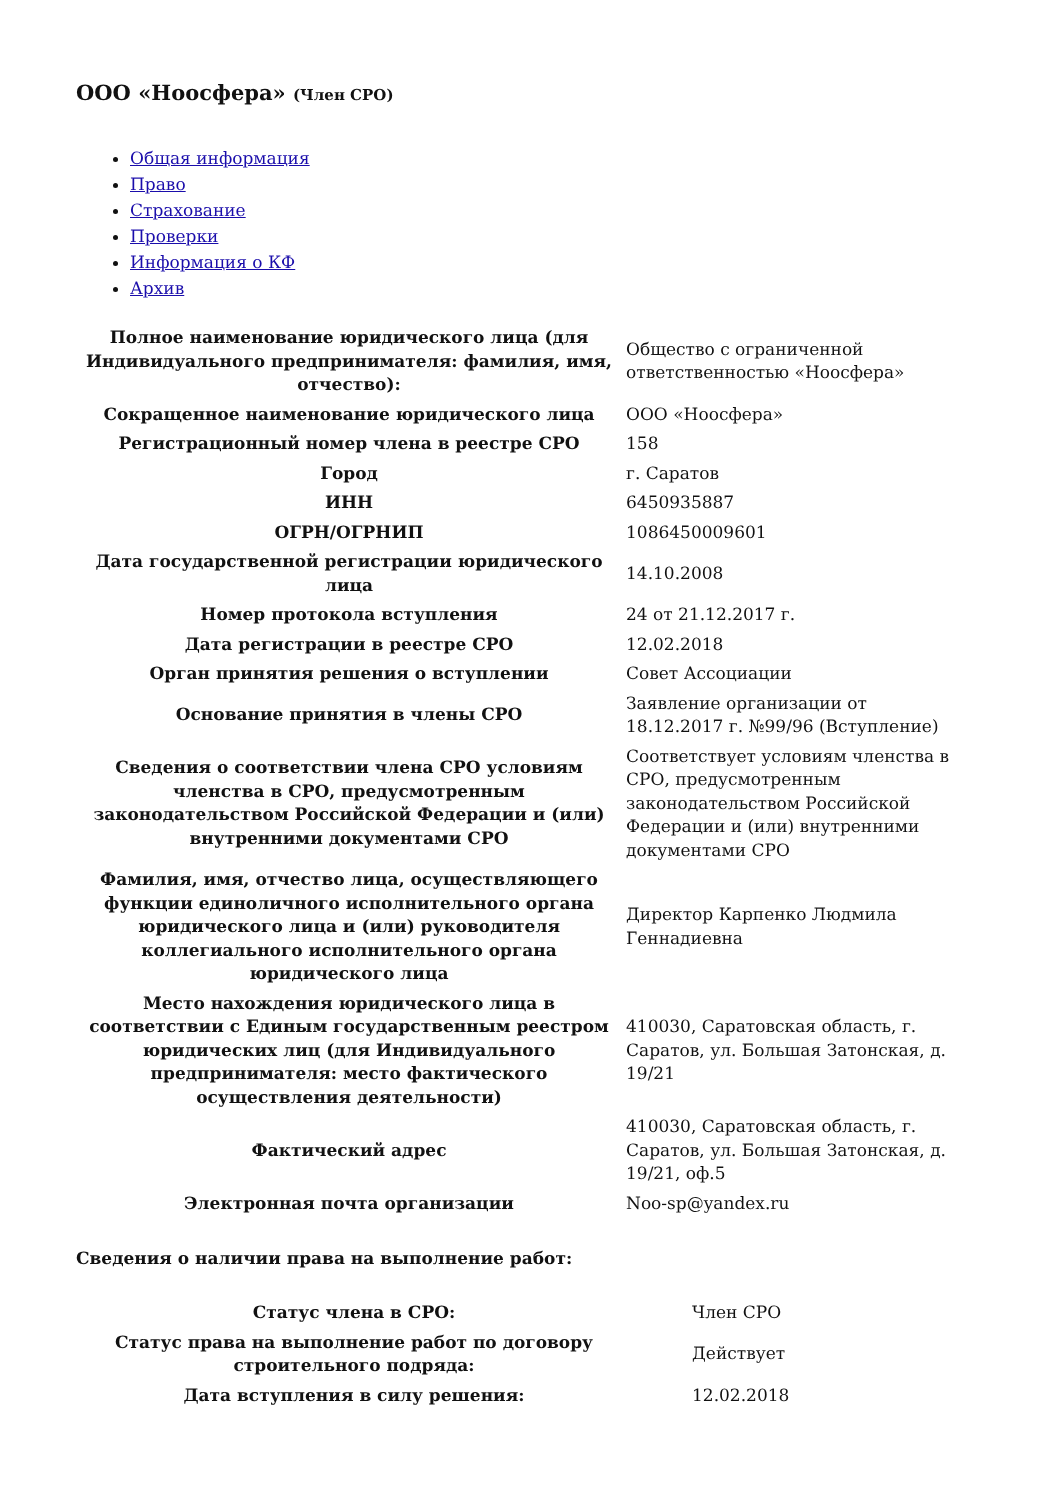ООО «Ноосфера» (Член СРО)
Общая информация
Право
Страхование
Проверки
Информация о КФ
Архив
| Полное наименование юридического лица (для Индивидуального предпринимателя: фамилия, имя, отчество): | Общество с ограниченной ответственностью «Ноосфера» |
| Сокращенное наименование юридического лица | ООО «Ноосфера» |
| Регистрационный номер члена в реестре СРО | 158 |
| Город | г. Саратов |
| ИНН | 6450935887 |
| ОГРН/ОГРНИП | 1086450009601 |
| Дата государственной регистрации юридического лица | 14.10.2008 |
| Номер протокола вступления | 24 от 21.12.2017 г. |
| Дата регистрации в реестре СРО | 12.02.2018 |
| Орган принятия решения о вступлении | Совет Ассоциации |
| Основание принятия в члены СРО | Заявление организации от 18.12.2017 г. №99/96 (Вступление) |
| Сведения о соответствии члена СРО условиям членства в СРО, предусмотренным законодательством Российской Федерации и (или) внутренними документами СРО | Соответствует условиям членства в СРО, предусмотренным законодательством Российской Федерации и (или) внутренними документами СРО |
| Фамилия, имя, отчество лица, осуществляющего функции единоличного исполнительного органа юридического лица и (или) руководителя коллегиального исполнительного органа юридического лица | Директор Карпенко Людмила Геннадиевна |
| Место нахождения юридического лица в соответствии с Единым государственным реестром юридических лиц (для Индивидуального предпринимателя: место фактического осуществления деятельности) | 410030, Саратовская область, г. Саратов, ул. Большая Затонская, д. 19/21 |
| Фактический адрес | 410030, Саратовская область, г. Саратов, ул. Большая Затонская, д. 19/21, оф.5 |
| Электронная почта организации | Noo-sp@yandex.ru |
Сведения о наличии права на выполнение работ:
| Статус члена в СРО: | Член СРО |
| Статус права на выполнение работ по договору строительного подряда: | Действует |
| Дата вступления в силу решения: | 12.02.2018 |